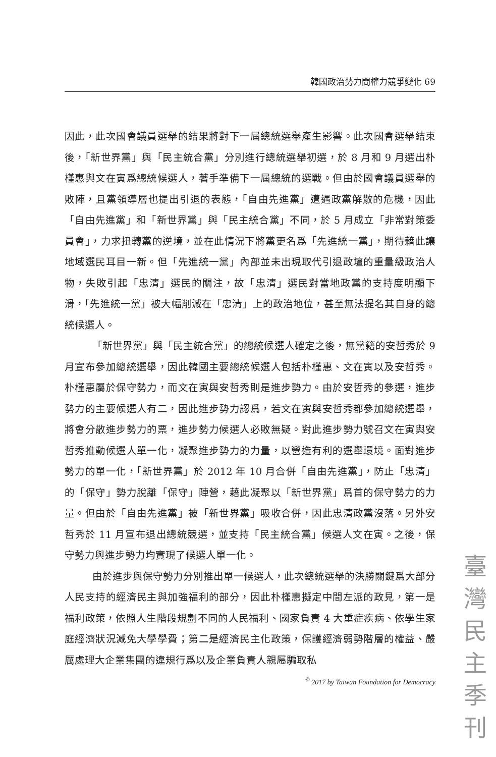韓國政治勢力間權力競爭變化 69
因此，此次國會議員選舉的結果將對下一屆總統選舉產生影響。此次國會選舉結束後，「新世界黨」與「民主統合黨」分別進行總統選舉初選，於 8 月和 9 月選出朴槿惠與文在寅爲總統候選人，著手準備下一屆總統的選戰。但由於國會議員選舉的敗陣，且黨領導層也提出引退的表態，「自由先進黨」遭遇政黨解散的危機，因此「自由先進黨」和「新世界黨」與「民主統合黨」不同，於 5 月成立「非常對策委員會」，力求扭轉黨的逆境，並在此情況下將黨更名爲「先進統一黨」，期待藉此讓地域選民耳目一新。但「先進統一黨」內部並未出現取代引退政壇的重量級政治人物，失敗引起「忠清」選民的關注，故「忠清」選民對當地政黨的支持度明顯下滑，「先進統一黨」被大幅削減在「忠清」上的政治地位，甚至無法提名其自身的總統候選人。
「新世界黨」與「民主統合黨」的總統候選人確定之後，無黨籍的安哲秀於 9 月宣布參加總統選舉，因此韓國主要總統候選人包括朴槿惠、文在寅以及安哲秀。朴槿惠屬於保守勢力，而文在寅與安哲秀則是進步勢力。由於安哲秀的參選，進步勢力的主要候選人有二，因此進步勢力認爲，若文在寅與安哲秀都參加總統選舉，將會分散進步勢力的票，進步勢力候選人必敗無疑。對此進步勢力號召文在寅與安哲秀推動候選人單一化，凝聚進步勢力的力量，以營造有利的選舉環境。面對進步勢力的單一化，「新世界黨」於 2012 年 10 月合併「自由先進黨」，防止「忠清」的「保守」勢力脫離「保守」陣營，藉此凝聚以「新世界黨」爲首的保守勢力的力量。但由於「自由先進黨」被「新世界黨」吸收合併，因此忠清政黨沒落。另外安哲秀於 11 月宣布退出總統競選，並支持「民主統合黨」候選人文在寅。之後，保守勢力與進步勢力均實現了候選人單一化。
由於進步與保守勢力分別推出單一候選人，此次總統選舉的決勝關鍵爲大部分人民支持的經濟民主與加強福利的部分，因此朴槿惠擬定中間左派的政見，第一是福利政策，依照人生階段規劃不同的人民福利、國家負責 4 大重症疾病、依學生家庭經濟狀況減免大學學費；第二是經濟民主化政策，保護經濟弱勢階層的權益、嚴厲處理大企業集團的違規行爲以及企業負責人親屬騙取私
<sup>©</sup> 2017 by Taiwan Foundation for Democracy
臺
灣
民
主
季
刊